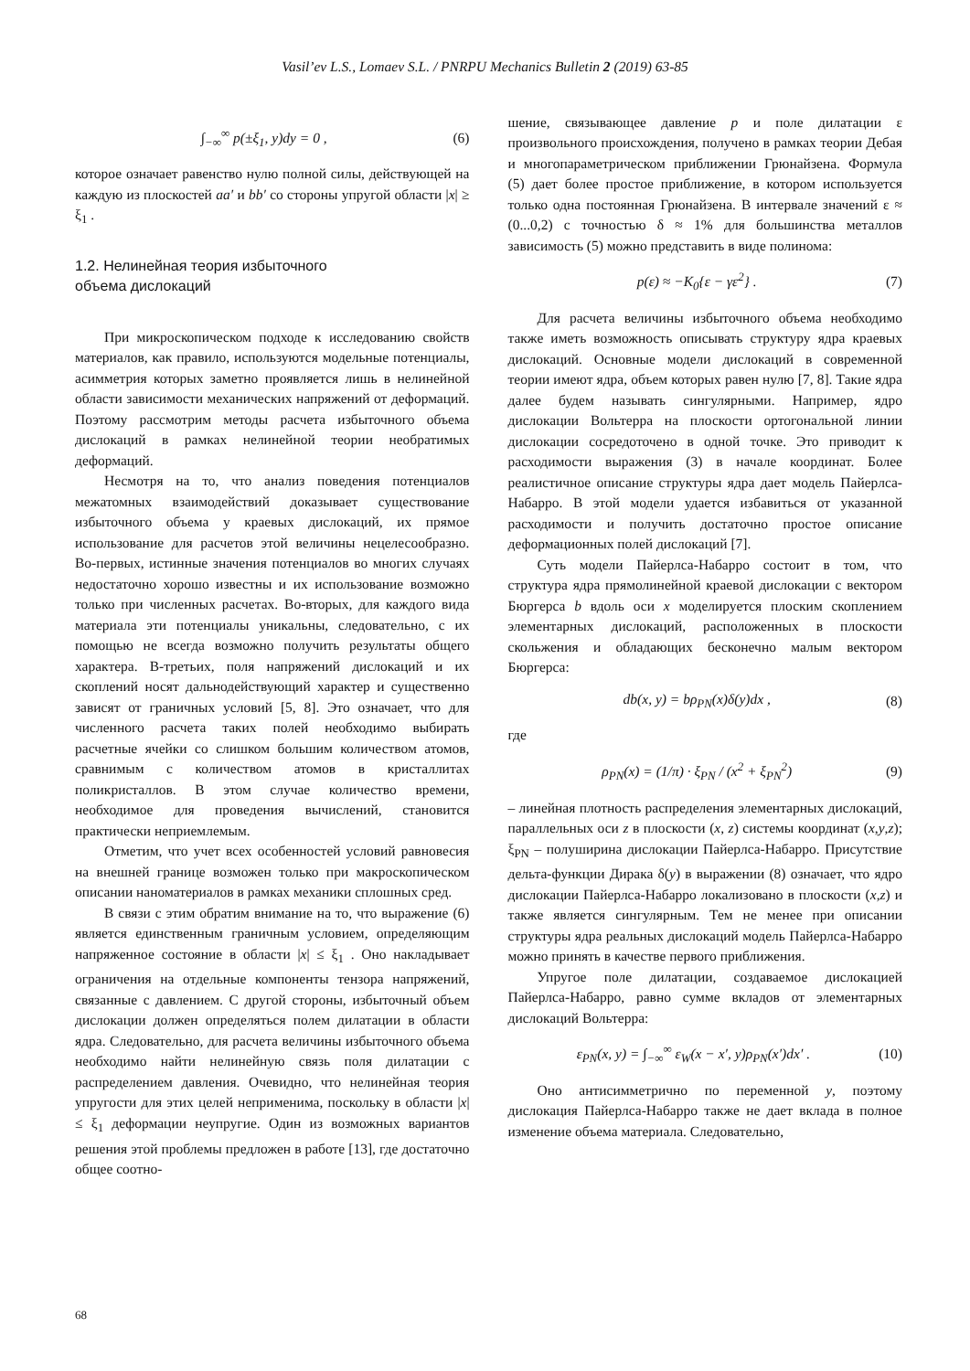Vasil’ev L.S., Lomaev S.L. / PNRPU Mechanics Bulletin 2 (2019) 63-85
∫<sub>−∞</sub><sup>∞</sup> p(±ξ<sub>1</sub>, y)dy = 0 , (6)
которое означает равенство нулю полной силы, действующей на каждую из плоскостей aa′ и bb′ со стороны упругой области |x| ≥ ξ<sub>1</sub> .
1.2. Нелинейная теория избыточного
объема дислокаций
При микроскопическом подходе к исследованию свойств материалов, как правило, используются модельные потенциалы, асимметрия которых заметно проявляется лишь в нелинейной области зависимости механических напряжений от деформаций. Поэтому рассмотрим методы расчета избыточного объема дислокаций в рамках нелинейной теории необратимых деформаций.
Несмотря на то, что анализ поведения потенциалов межатомных взаимодействий доказывает существование избыточного объема у краевых дислокаций, их прямое использование для расчетов этой величины нецелесообразно. Во-первых, истинные значения потенциалов во многих случаях недостаточно хорошо известны и их использование возможно только при численных расчетах. Во-вторых, для каждого вида материала эти потенциалы уникальны, следовательно, с их помощью не всегда возможно получить результаты общего характера. В-третьих, поля напряжений дислокаций и их скоплений носят дальнодействующий характер и существенно зависят от граничных условий [5, 8]. Это означает, что для численного расчета таких полей необходимо выбирать расчетные ячейки со слишком большим количеством атомов, сравнимым с количеством атомов в кристаллитах поликристаллов. В этом случае количество времени, необходимое для проведения вычислений, становится практически неприемлемым.
Отметим, что учет всех особенностей условий равновесия на внешней границе возможен только при макроскопическом описании наноматериалов в рамках механики сплошных сред.
В связи с этим обратим внимание на то, что выражение (6) является единственным граничным условием, определяющим напряженное состояние в области |x| ≤ ξ<sub>1</sub> . Оно накладывает ограничения на отдельные компоненты тензора напряжений, связанные с давлением. С другой стороны, избыточный объем дислокации должен определяться полем дилатации в области ядра. Следовательно, для расчета величины избыточного объема необходимо найти нелинейную связь поля дилатации с распределением давления. Очевидно, что нелинейная теория упругости для этих целей неприменима, поскольку в области |x| ≤ ξ<sub>1</sub> деформации неупругие. Один из возможных вариантов решения этой проблемы предложен в работе [13], где достаточно общее соотно-
шение, связывающее давление p и поле дилатации ε произвольного происхождения, получено в рамках теории Дебая и многопараметрическом приближении Грюнайзена. Формула (5) дает более простое приближение, в котором используется только одна постоянная Грюнайзена. В интервале значений ε ≈ (0...0,2) с точностью δ ≈ 1% для большинства металлов зависимость (5) можно представить в виде полинома:
p(ε) ≈ −K<sub>0</sub>{ε − γε<sup>2</sup>} . (7)
Для расчета величины избыточного объема необходимо также иметь возможность описывать структуру ядра краевых дислокаций. Основные модели дислокаций в современной теории имеют ядра, объем которых равен нулю [7, 8]. Такие ядра далее будем называть сингулярными. Например, ядро дислокации Вольтерра на плоскости ортогональной линии дислокации сосредоточено в одной точке. Это приводит к расходимости выражения (3) в начале координат. Более реалистичное описание структуры ядра дает модель Пайерлса-Набарро. В этой модели удается избавиться от указанной расходимости и получить достаточно простое описание деформационных полей дислокаций [7].
Суть модели Пайерлса-Набарро состоит в том, что структура ядра прямолинейной краевой дислокации с вектором Бюргерса b вдоль оси x моделируется плоским скоплением элементарных дислокаций, расположенных в плоскости скольжения и обладающих бесконечно малым вектором Бюргерса:
db(x, y) = bρ<sub>PN</sub>(x)δ(y)dx , (8)
где
ρ<sub>PN</sub>(x) = (1/π) · ξ<sub>PN</sub> / (x<sup>2</sup> + ξ<sub>PN</sub><sup>2</sup>) (9)
– линейная плотность распределения элементарных дислокаций, параллельных оси z в плоскости (x, z) системы координат (x,y,z); ξ<sub>PN</sub> – полуширина дислокации Пайерлса-Набарро. Присутствие дельта-функции Дирака δ(y) в выражении (8) означает, что ядро дислокации Пайерлса-Набарро локализовано в плоскости (x,z) и также является сингулярным. Тем не менее при описании структуры ядра реальных дислокаций модель Пайерлса-Набарро можно принять в качестве первого приближения.
Упругое поле дилатации, создаваемое дислокацией Пайерлса-Набарро, равно сумме вкладов от элементарных дислокаций Вольтерра:
ε<sub>PN</sub>(x, y) = ∫<sub>−∞</sub><sup>∞</sup> ε<sub>W</sub>(x − x′, y)ρ<sub>PN</sub>(x′)dx′ . (10)
Оно антисимметрично по переменной y, поэтому дислокация Пайерлса-Набарро также не дает вклада в полное изменение объема материала. Следовательно,
68